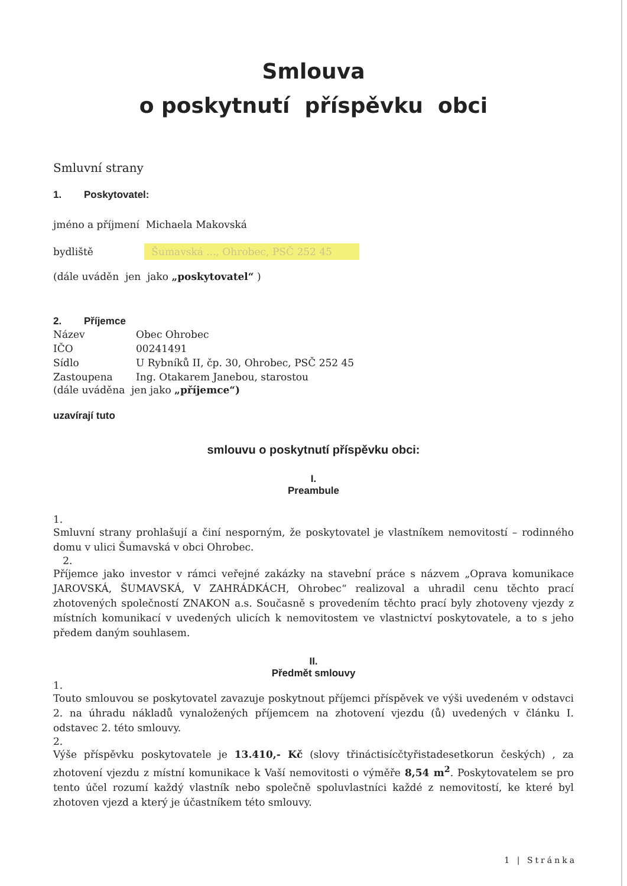Smlouva
o poskytnutí příspěvku obci
Smluvní strany
1. Poskytovatel:
jméno a příjmení Michaela Makovská
bydliště Šumavská ..., Ohrobec, PSČ 252 45
(dále uváděn jen jako „poskytovatel“ )
2. Příjemce
Název Obec Ohrobec
IČO 00241491
Sídlo U Rybníků II, čp. 30, Ohrobec, PSČ 252 45
Zastoupena Ing. Otakarem Janebou, starostou
(dále uváděna jen jako „příjemce“)
uzavírají tuto
smlouvu o poskytnutí příspěvku obci:
I.
Preambule
1.
Smluvní strany prohlašují a činí nesporným, že poskytovatel je vlastníkem nemovitostí – rodinného domu v ulici Šumavská v obci Ohrobec.
2.
Příjemce jako investor v rámci veřejné zakázky na stavební práce s názvem „Oprava komunikace JAROVSKÁ, ŠUMAVSKÁ, V ZAHRÁDKÁCH, Ohrobec“ realizoval a uhradil cenu těchto prací zhotovených společností ZNAKON a.s. Současně s provedením těchto prací byly zhotoveny vjezdy z místních komunikací v uvedených ulicích k nemovitostem ve vlastnictví poskytovatele, a to s jeho předem daným souhlasem.
II.
Předmět smlouvy
1.
Touto smlouvou se poskytovatel zavazuje poskytnout příjemci příspěvek ve výši uvedeném v odstavci 2. na úhradu nákladů vynaložených příjemcem na zhotovení vjezdu (ů) uvedených v článku I. odstavec 2. této smlouvy.
2.
Výše příspěvku poskytovatele je 13.410,- Kč (slovy třináctisícčtyřistadesetkorun českých) , za zhotovení vjezdu z místní komunikace k Vaší nemovitosti o výměře 8,54 m<sup>2</sup>. Poskytovatelem se pro tento účel rozumí každý vlastník nebo společně spoluvlastníci každé z nemovitostí, ke které byl zhotoven vjezd a který je účastníkem této smlouvy.
1 | Stránka